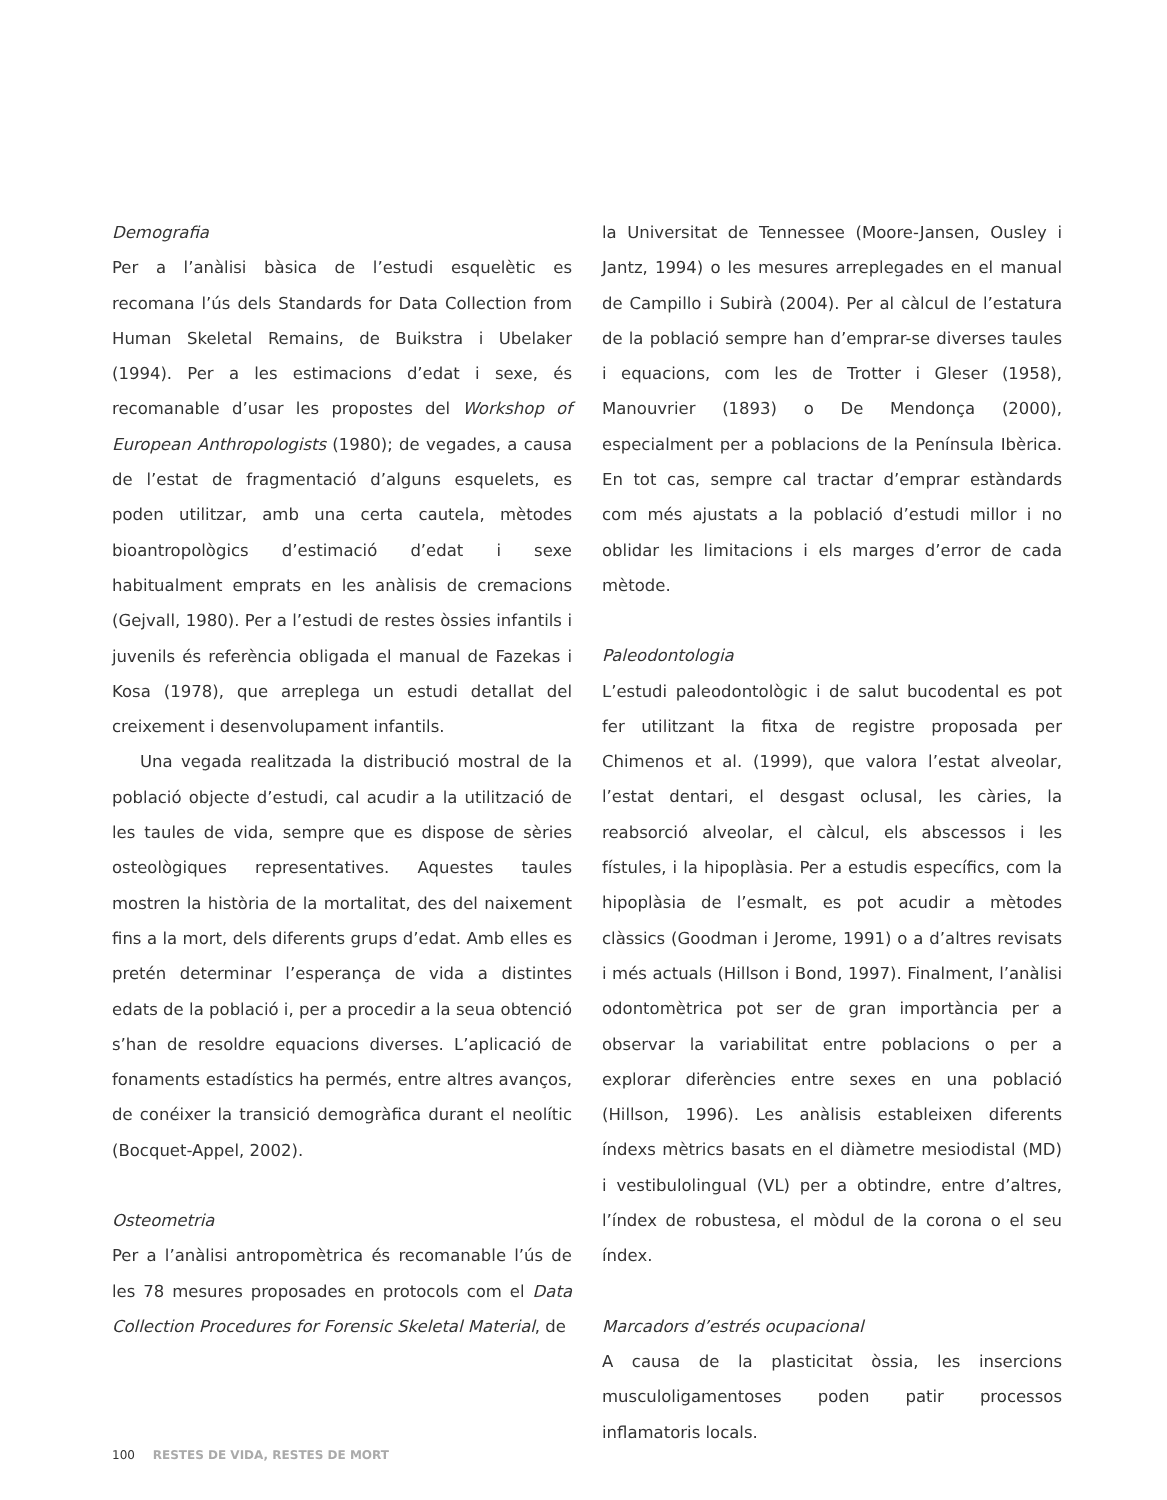Demografia
Per a l’anàlisi bàsica de l’estudi esquelètic es recomana l’ús dels Standards for Data Collection from Human Skeletal Remains, de Buikstra i Ubelaker (1994). Per a les estimacions d’edat i sexe, és recomanable d’usar les propostes del Workshop of European Anthropologists (1980); de vegades, a causa de l’estat de fragmentació d’alguns esquelets, es poden utilitzar, amb una certa cautela, mètodes bioantropològics d’estimació d’edat i sexe habitualment emprats en les anàlisis de cremacions (Gejvall, 1980). Per a l’estudi de restes òssies infantils i juvenils és referència obligada el manual de Fazekas i Kosa (1978), que arreplega un estudi detallat del creixement i desenvolupament infantils.
Una vegada realitzada la distribució mostral de la població objecte d’estudi, cal acudir a la utilització de les taules de vida, sempre que es dispose de sèries osteològiques representatives. Aquestes taules mostren la història de la mortalitat, des del naixement fins a la mort, dels diferents grups d’edat. Amb elles es pretén determinar l’esperança de vida a distintes edats de la població i, per a procedir a la seua obtenció s’han de resoldre equacions diverses. L’aplicació de fonaments estadístics ha permés, entre altres avanços, de conéixer la transició demogràfica durant el neolític (Bocquet-Appel, 2002).
Osteometria
Per a l’anàlisi antropomètrica és recomanable l’ús de les 78 mesures proposades en protocols com el Data Collection Procedures for Forensic Skeletal Material, de
la Universitat de Tennessee (Moore-Jansen, Ousley i Jantz, 1994) o les mesures arreplegades en el manual de Campillo i Subirà (2004). Per al càlcul de l’estatura de la població sempre han d’emprar-se diverses taules i equacions, com les de Trotter i Gleser (1958), Manouvrier (1893) o De Mendonça (2000), especialment per a poblacions de la Península Ibèrica. En tot cas, sempre cal tractar d’emprar estàndards com més ajustats a la població d’estudi millor i no oblidar les limitacions i els marges d’error de cada mètode.
Paleodontologia
L’estudi paleodontològic i de salut bucodental es pot fer utilitzant la fitxa de registre proposada per Chimenos et al. (1999), que valora l’estat alveolar, l’estat dentari, el desgast oclusal, les càries, la reabsorció alveolar, el càlcul, els abscessos i les fístules, i la hipoplàsia. Per a estudis específics, com la hipoplàsia de l’esmalt, es pot acudir a mètodes clàssics (Goodman i Jerome, 1991) o a d’altres revisats i més actuals (Hillson i Bond, 1997). Finalment, l’anàlisi odontomètrica pot ser de gran importància per a observar la variabilitat entre poblacions o per a explorar diferències entre sexes en una població (Hillson, 1996). Les anàlisis estableixen diferents índexs mètrics basats en el diàmetre mesiodistal (MD) i vestibulolingual (VL) per a obtindre, entre d’altres, l’índex de robustesa, el mòdul de la corona o el seu índex.
Marcadors d’estrés ocupacional
A causa de la plasticitat òssia, les insercions musculoligamentoses poden patir processos inflamatoris locals.
100 RESTES DE VIDA, RESTES DE MORT